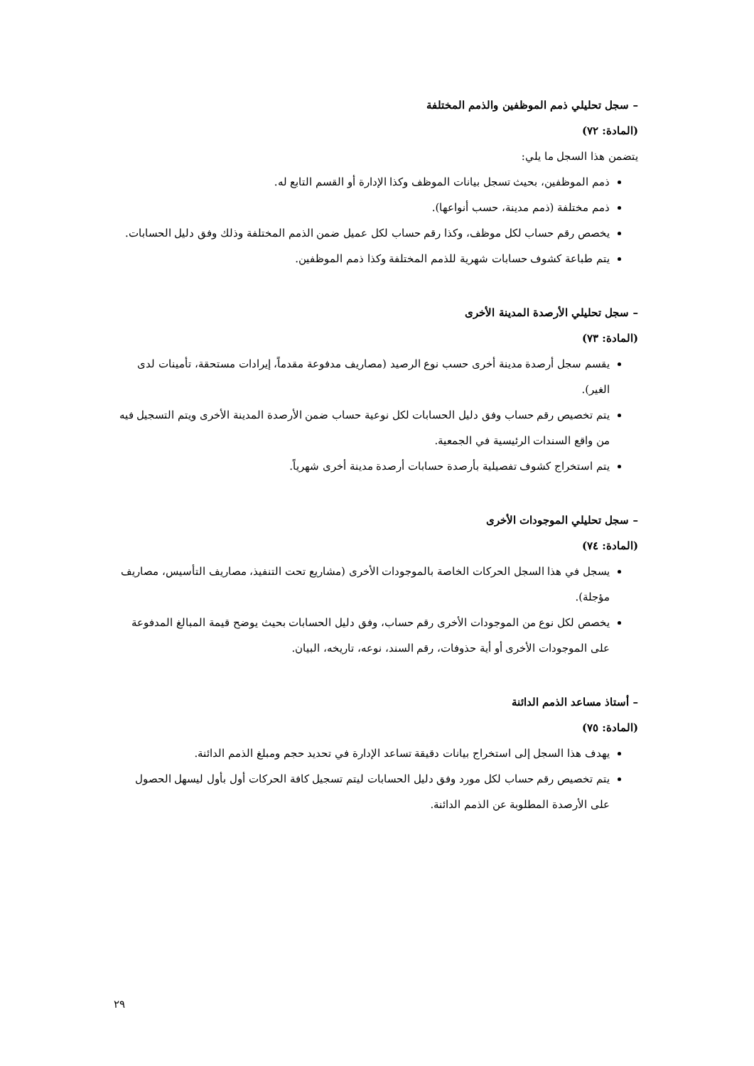– سجل تحليلي ذمم الموظفين والذمم المختلفة
(المادة: ٧٢)
يتضمن هذا السجل ما يلي:
ذمم الموظفين، بحيث تسجل بيانات الموظف وكذا الإدارة أو القسم التابع له.
ذمم مختلفة (ذمم مدينة، حسب أنواعها).
يخصص رقم حساب لكل موظف، وكذا رقم حساب لكل عميل ضمن الذمم المختلفة وذلك وفق دليل الحسابات.
يتم طباعة كشوف حسابات شهرية للذمم المختلفة وكذا ذمم الموظفين.
– سجل تحليلي الأرصدة المدينة الأخرى
(المادة: ٧٣)
يقسم سجل أرصدة مدينة أخرى حسب نوع الرصيد (مصاريف مدفوعة مقدماً، إيرادات مستحقة، تأمينات لدى الغير).
يتم تخصيص رقم حساب وفق دليل الحسابات لكل نوعية حساب ضمن الأرصدة المدينة الأخرى ويتم التسجيل فيه من واقع السندات الرئيسية في الجمعية.
يتم استخراج كشوف تفصيلية بأرصدة حسابات أرصدة مدينة أخرى شهرياً.
– سجل تحليلي الموجودات الأخرى
(المادة: ٧٤)
يسجل في هذا السجل الحركات الخاصة بالموجودات الأخرى (مشاريع تحت التنفيذ، مصاريف التأسيس، مصاريف مؤجلة).
يخصص لكل نوع من الموجودات الأخرى رقم حساب، وفق دليل الحسابات بحيث يوضح قيمة المبالغ المدفوعة على الموجودات الأخرى أو أية حذوفات، رقم السند، نوعه، تاريخه، البيان.
– أستاذ مساعد الذمم الدائنة
(المادة: ٧٥)
يهدف هذا السجل إلى استخراج بيانات دقيقة تساعد الإدارة في تحديد حجم ومبلغ الذمم الدائنة.
يتم تخصيص رقم حساب لكل مورد وفق دليل الحسابات ليتم تسجيل كافة الحركات أول بأول ليسهل الحصول على الأرصدة المطلوبة عن الذمم الدائنة.
٢٩